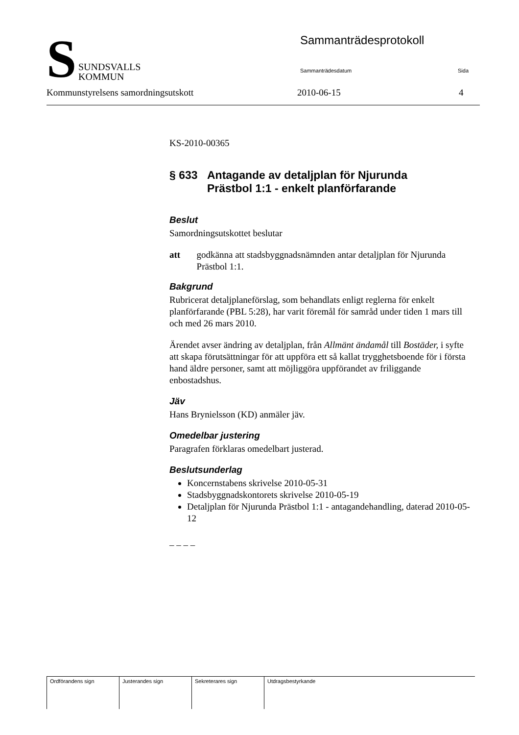S
SUNDSVALLS
KOMMUN
Sammanträdesprotokoll
Sammanträdesdatum Sida
Kommunstyrelsens samordningsutskott 2010-06-15 4
KS-2010-00365
§ 633 Antagande av detaljplan för Njurunda
Prästbol 1:1 - enkelt planförfarande
Beslut
Samordningsutskottet beslutar
att godkänna att stadsbyggnadsnämnden antar detaljplan för Njurunda Prästbol 1:1.
Bakgrund
Rubricerat detaljplaneförslag, som behandlats enligt reglerna för enkelt planförfarande (PBL 5:28), har varit föremål för samråd under tiden 1 mars till och med 26 mars 2010.
Ärendet avser ändring av detaljplan, från Allmänt ändamål till Bostäder, i syfte att skapa förutsättningar för att uppföra ett så kallat trygghetsboende för i första hand äldre personer, samt att möjliggöra uppförandet av friliggande enbostadshus.
Jäv
Hans Brynielsson (KD) anmäler jäv.
Omedelbar justering
Paragrafen förklaras omedelbart justerad.
Beslutsunderlag
Koncernstabens skrivelse 2010-05-31
Stadsbyggnadskontorets skrivelse 2010-05-19
Detaljplan för Njurunda Prästbol 1:1 - antagandehandling, daterad 2010-05-12
– – – –
| Ordförandens sign | Justerandes sign | Sekreterares sign | Utdragsbestyrkande |